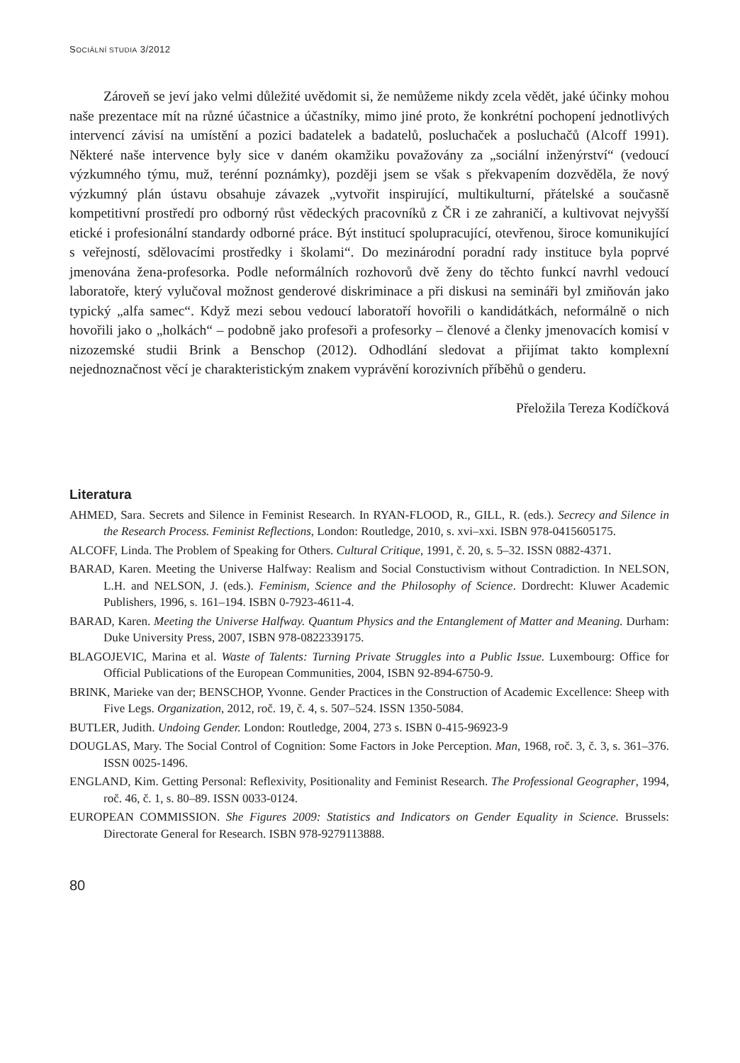SOCIÁLNÍ STUDIA 3/2012
Zároveň se jeví jako velmi důležité uvědomit si, že nemůžeme nikdy zcela vědět, jaké účinky mohou naše prezentace mít na různé účastnice a účastníky, mimo jiné proto, že konkrétní pochopení jednotlivých intervencí závisí na umístění a pozici badatelek a badatelů, posluchaček a posluchačů (Alcoff 1991). Některé naše intervence byly sice v daném okamžiku považovány za „sociální inženýrství“ (vedoucí výzkumného týmu, muž, terénní poznámky), později jsem se však s překvapením dozvěděla, že nový výzkumný plán ústavu obsahuje závazek „vytvořit inspirující, multikulturní, přátelské a současně kompetitivní prostředí pro odborný růst vědeckých pracovníků z ČR i ze zahraničí, a kultivovat nejvyšší etické i profesionální standardy odborné práce. Být institucí spolupracující, otevřenou, široce komunikující s veřejností, sdělovacími prostředky i školami“. Do mezinárodní poradní rady instituce byla poprvé jmenována žena-profesorka. Podle neformálních rozhovorů dvě ženy do těchto funkcí navrhl vedoucí laboratoře, který vylučoval možnost genderové diskriminace a při diskusi na semináři byl zmiňován jako typický „alfa samec“. Když mezi sebou vedoucí laboratoří hovořili o kandidátkách, neformálně o nich hovořili jako o „holkách“ – podobně jako profesoři a profesorky – členové a členky jmenovacích komisí v nizozemské studii Brink a Benschop (2012). Odhodlání sledovat a přijímat takto komplexní nejednoznačnost věcí je charakteristickým znakem vyprávění korozivních příběhů o genderu.
Přeložila Tereza Kodíčková
Literatura
AHMED, Sara. Secrets and Silence in Feminist Research. In RYAN-FLOOD, R., GILL, R. (eds.). Secrecy and Silence in the Research Process. Feminist Reflections, London: Routledge, 2010, s. xvi–xxi. ISBN 978-0415605175.
ALCOFF, Linda. The Problem of Speaking for Others. Cultural Critique, 1991, č. 20, s. 5–32. ISSN 0882-4371.
BARAD, Karen. Meeting the Universe Halfway: Realism and Social Constuctivism without Contradiction. In NELSON, L.H. and NELSON, J. (eds.). Feminism, Science and the Philosophy of Science. Dordrecht: Kluwer Academic Publishers, 1996, s. 161–194. ISBN 0-7923-4611-4.
BARAD, Karen. Meeting the Universe Halfway. Quantum Physics and the Entanglement of Matter and Meaning. Durham: Duke University Press, 2007, ISBN 978-0822339175.
BLAGOJEVIC, Marina et al. Waste of Talents: Turning Private Struggles into a Public Issue. Luxembourg: Office for Official Publications of the European Communities, 2004, ISBN 92-894-6750-9.
BRINK, Marieke van der; BENSCHOP, Yvonne. Gender Practices in the Construction of Academic Excellence: Sheep with Five Legs. Organization, 2012, roč. 19, č. 4, s. 507–524. ISSN 1350-5084.
BUTLER, Judith. Undoing Gender. London: Routledge, 2004, 273 s. ISBN 0-415-96923-9
DOUGLAS, Mary. The Social Control of Cognition: Some Factors in Joke Perception. Man, 1968, roč. 3, č. 3, s. 361–376. ISSN 0025-1496.
ENGLAND, Kim. Getting Personal: Reflexivity, Positionality and Feminist Research. The Professional Geographer, 1994, roč. 46, č. 1, s. 80–89. ISSN 0033-0124.
EUROPEAN COMMISSION. She Figures 2009: Statistics and Indicators on Gender Equality in Science. Brussels: Directorate General for Research. ISBN 978-9279113888.
80